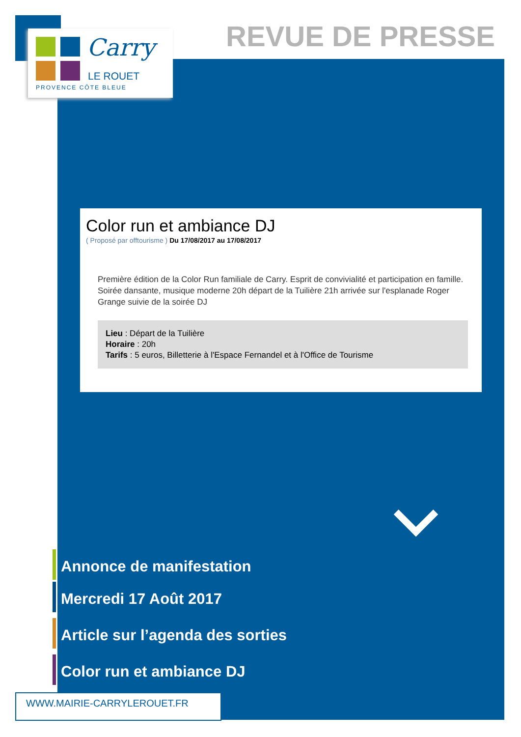Carry
LE ROUET
PROVENCE CÔTE BLEUE
REVUE DE PRESSE
Color run et ambiance DJ
( Proposé par offtourisme ) Du 17/08/2017 au 17/08/2017
Première édition de la Color Run familiale de Carry. Esprit de convivialité et participation en famille. Soirée dansante, musique moderne 20h départ de la Tuilière 21h arrivée sur l'esplanade Roger Grange suivie de la soirée DJ
Lieu : Départ de la Tuilière
Horaire : 20h
Tarifs : 5 euros, Billetterie à l'Espace Fernandel et à l'Office de Tourisme
Annonce de manifestation
Mercredi 17 Août 2017
Article sur l’agenda des sorties
Color run et ambiance DJ
WWW.MAIRIE-CARRYLEROUET.FR